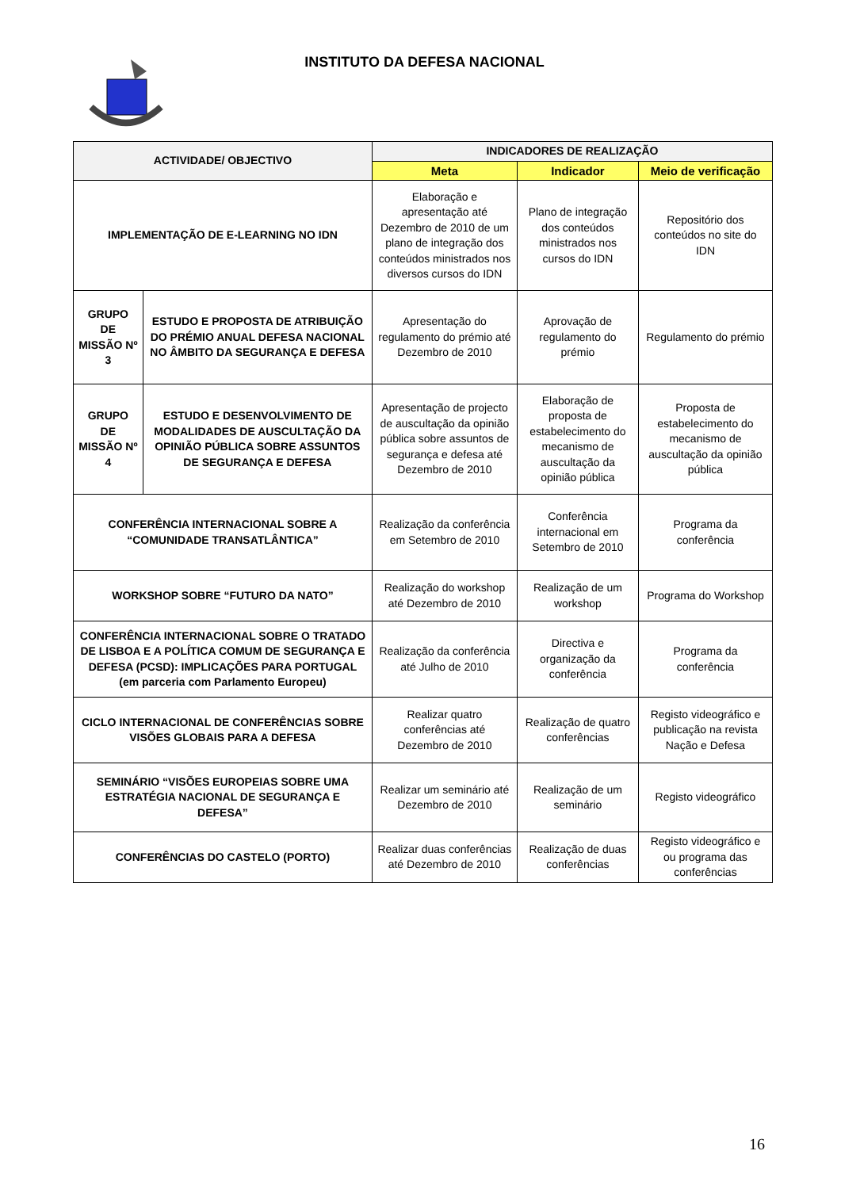INSTITUTO DA DEFESA NACIONAL
| ACTIVIDADE/ OBJECTIVO | | INDICADORES DE REALIZAÇÃO | | |
| --- | --- | --- | --- | --- |
| | | Meta | Indicador | Meio de verificação |
| IMPLEMENTAÇÃO DE E-LEARNING NO IDN | | Elaboração e apresentação até Dezembro de 2010 de um plano de integração dos conteúdos ministrados nos diversos cursos do IDN | Plano de integração dos conteúdos ministrados nos cursos do IDN | Repositório dos conteúdos no site do IDN |
| GRUPO DE MISSÃO Nº 3 | ESTUDO E PROPOSTA DE ATRIBUIÇÃO DO PRÉMIO ANUAL DEFESA NACIONAL NO ÂMBITO DA SEGURANÇA E DEFESA | Apresentação do regulamento do prémio até Dezembro de 2010 | Aprovação de regulamento do prémio | Regulamento do prémio |
| GRUPO DE MISSÃO Nº 4 | ESTUDO E DESENVOLVIMENTO DE MODALIDADES DE AUSCULTAÇÃO DA OPINIÃO PÚBLICA SOBRE ASSUNTOS DE SEGURANÇA E DEFESA | Apresentação de projecto de auscultação da opinião pública sobre assuntos de segurança e defesa até Dezembro de 2010 | Elaboração de proposta de estabelecimento do mecanismo de auscultação da opinião pública | Proposta de estabelecimento do mecanismo de auscultação da opinião pública |
| CONFERÊNCIA INTERNACIONAL SOBRE A “COMUNIDADE TRANSATLÂNTICA” | | Realização da conferência em Setembro de 2010 | Conferência internacional em Setembro de 2010 | Programa da conferência |
| WORKSHOP SOBRE “FUTURO DA NATO” | | Realização do workshop até Dezembro de 2010 | Realização de um workshop | Programa do Workshop |
| CONFERÊNCIA INTERNACIONAL SOBRE O TRATADO DE LISBOA E A POLÍTICA COMUM DE SEGURANÇA E DEFESA (PCSD): IMPLICAÇÕES PARA PORTUGAL (em parceria com Parlamento Europeu) | | Realização da conferência até Julho de 2010 | Directiva e organização da conferência | Programa da conferência |
| CICLO INTERNACIONAL DE CONFERÊNCIAS SOBRE VISÕES GLOBAIS PARA A DEFESA | | Realizar quatro conferências até Dezembro de 2010 | Realização de quatro conferências | Registo videográfico e publicação na revista Nação e Defesa |
| SEMINÁRIO “VISÕES EUROPEIAS SOBRE UMA ESTRATÉGIA NACIONAL DE SEGURANÇA E DEFESA” | | Realizar um seminário até Dezembro de 2010 | Realização de um seminário | Registo videográfico |
| CONFERÊNCIAS DO CASTELO (PORTO) | | Realizar duas conferências até Dezembro de 2010 | Realização de duas conferências | Registo videográfico e ou programa das conferências |
16